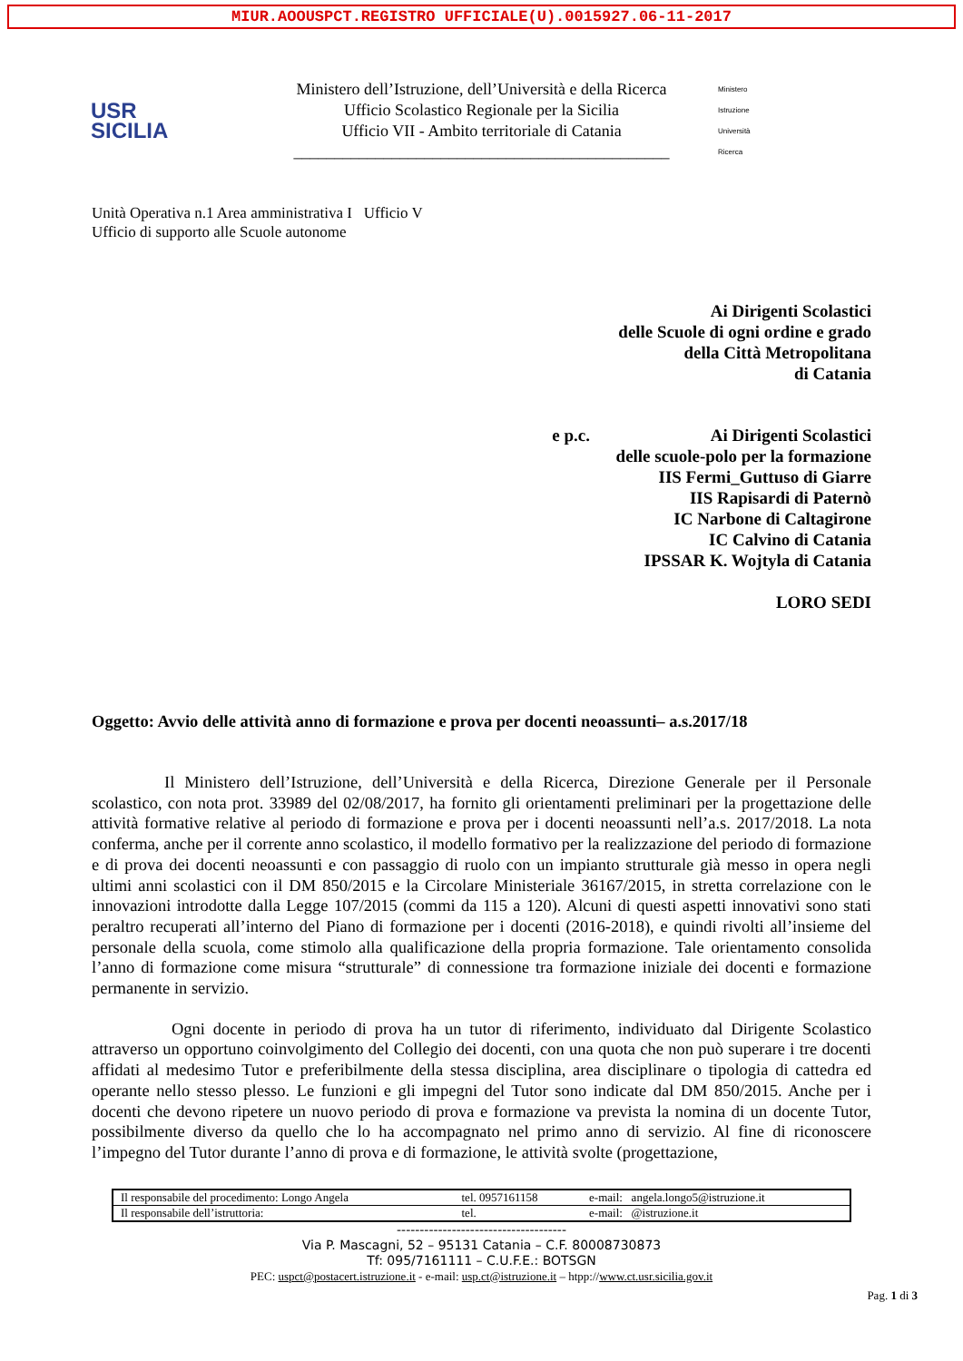MIUR.AOOUSPCT.REGISTRO UFFICIALE(U).0015927.06-11-2017
USR
SICILIA
Ministero dell’Istruzione, dell’Università e della Ricerca
Ufficio Scolastico Regionale per la Sicilia
Ufficio VII - Ambito territoriale di Catania
______________________________________________
Ministero
Istruzione
Università
Ricerca
Unità Operativa n.1 Area amministrativa I Ufficio V
Ufficio di supporto alle Scuole autonome
Ai Dirigenti Scolastici
delle Scuole di ogni ordine e grado
della Città Metropolitana
di Catania
e p.c. Ai Dirigenti Scolastici
delle scuole-polo per la formazione
IIS Fermi_Guttuso di Giarre
IIS Rapisardi di Paternò
IC Narbone di Caltagirone
IC Calvino di Catania
IPSSAR K. Wojtyla di Catania
LORO SEDI
Oggetto: Avvio delle attività anno di formazione e prova per docenti neoassunti– a.s.2017/18
Il Ministero dell’Istruzione, dell’Università e della Ricerca, Direzione Generale per il Personale scolastico, con nota prot. 33989 del 02/08/2017, ha fornito gli orientamenti preliminari per la progettazione delle attività formative relative al periodo di formazione e prova per i docenti neoassunti nell’a.s. 2017/2018. La nota conferma, anche per il corrente anno scolastico, il modello formativo per la realizzazione del periodo di formazione e di prova dei docenti neoassunti e con passaggio di ruolo con un impianto strutturale già messo in opera negli ultimi anni scolastici con il DM 850/2015 e la Circolare Ministeriale 36167/2015, in stretta correlazione con le innovazioni introdotte dalla Legge 107/2015 (commi da 115 a 120). Alcuni di questi aspetti innovativi sono stati peraltro recuperati all’interno del Piano di formazione per i docenti (2016-2018), e quindi rivolti all’insieme del personale della scuola, come stimolo alla qualificazione della propria formazione. Tale orientamento consolida l’anno di formazione come misura “strutturale” di connessione tra formazione iniziale dei docenti e formazione permanente in servizio.
Ogni docente in periodo di prova ha un tutor di riferimento, individuato dal Dirigente Scolastico attraverso un opportuno coinvolgimento del Collegio dei docenti, con una quota che non può superare i tre docenti affidati al medesimo Tutor e preferibilmente della stessa disciplina, area disciplinare o tipologia di cattedra ed operante nello stesso plesso. Le funzioni e gli impegni del Tutor sono indicate dal DM 850/2015. Anche per i docenti che devono ripetere un nuovo periodo di prova e formazione va prevista la nomina di un docente Tutor, possibilmente diverso da quello che lo ha accompagnato nel primo anno di servizio. Al fine di riconoscere l’impegno del Tutor durante l’anno di prova e di formazione, le attività svolte (progettazione,
| Il responsabile del procedimento: Longo Angela | tel. 0957161158 | e-mail: angela.longo5@istruzione.it |
| Il responsabile dell’istruttoria: | tel. | e-mail: @istruzione.it |
-------------------------------------
Via P. Mascagni, 52 – 95131 Catania – C.F. 80008730873
Tf: 095/7161111 – C.U.F.E.: BOTSGN
PEC: uspct@postacert.istruzione.it - e-mail: usp.ct@istruzione.it – htpp://www.ct.usr.sicilia.gov.it
Pag. 1 di 3